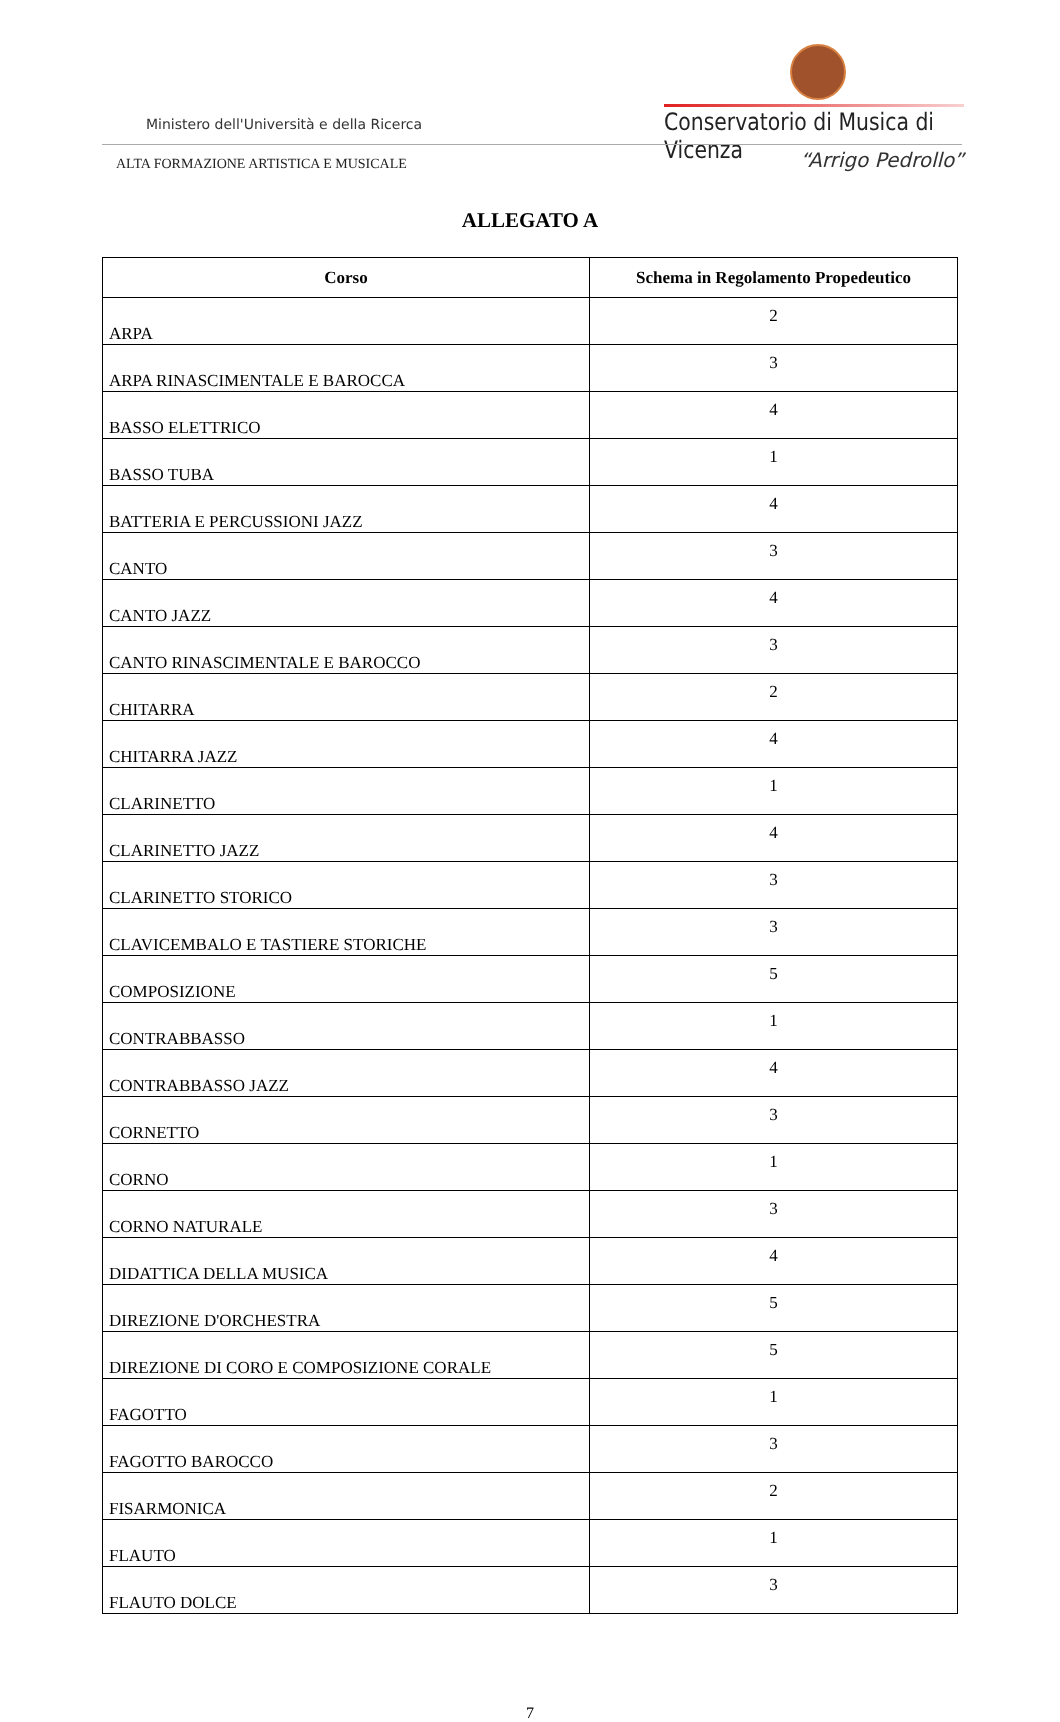Ministero dell'Università e della Ricerca
Conservatorio di Musica di Vicenza
ALTA FORMAZIONE ARTISTICA E MUSICALE
“Arrigo Pedrollo”
ALLEGATO A
| Corso | Schema in Regolamento Propedeutico |
| --- | --- |
| ARPA | 2 |
| ARPA RINASCIMENTALE E BAROCCA | 3 |
| BASSO ELETTRICO | 4 |
| BASSO TUBA | 1 |
| BATTERIA E PERCUSSIONI JAZZ | 4 |
| CANTO | 3 |
| CANTO JAZZ | 4 |
| CANTO RINASCIMENTALE E BAROCCO | 3 |
| CHITARRA | 2 |
| CHITARRA JAZZ | 4 |
| CLARINETTO | 1 |
| CLARINETTO JAZZ | 4 |
| CLARINETTO STORICO | 3 |
| CLAVICEMBALO E TASTIERE STORICHE | 3 |
| COMPOSIZIONE | 5 |
| CONTRABBASSO | 1 |
| CONTRABBASSO JAZZ | 4 |
| CORNETTO | 3 |
| CORNO | 1 |
| CORNO NATURALE | 3 |
| DIDATTICA DELLA MUSICA | 4 |
| DIREZIONE D'ORCHESTRA | 5 |
| DIREZIONE DI CORO E COMPOSIZIONE CORALE | 5 |
| FAGOTTO | 1 |
| FAGOTTO BAROCCO | 3 |
| FISARMONICA | 2 |
| FLAUTO | 1 |
| FLAUTO DOLCE | 3 |
7